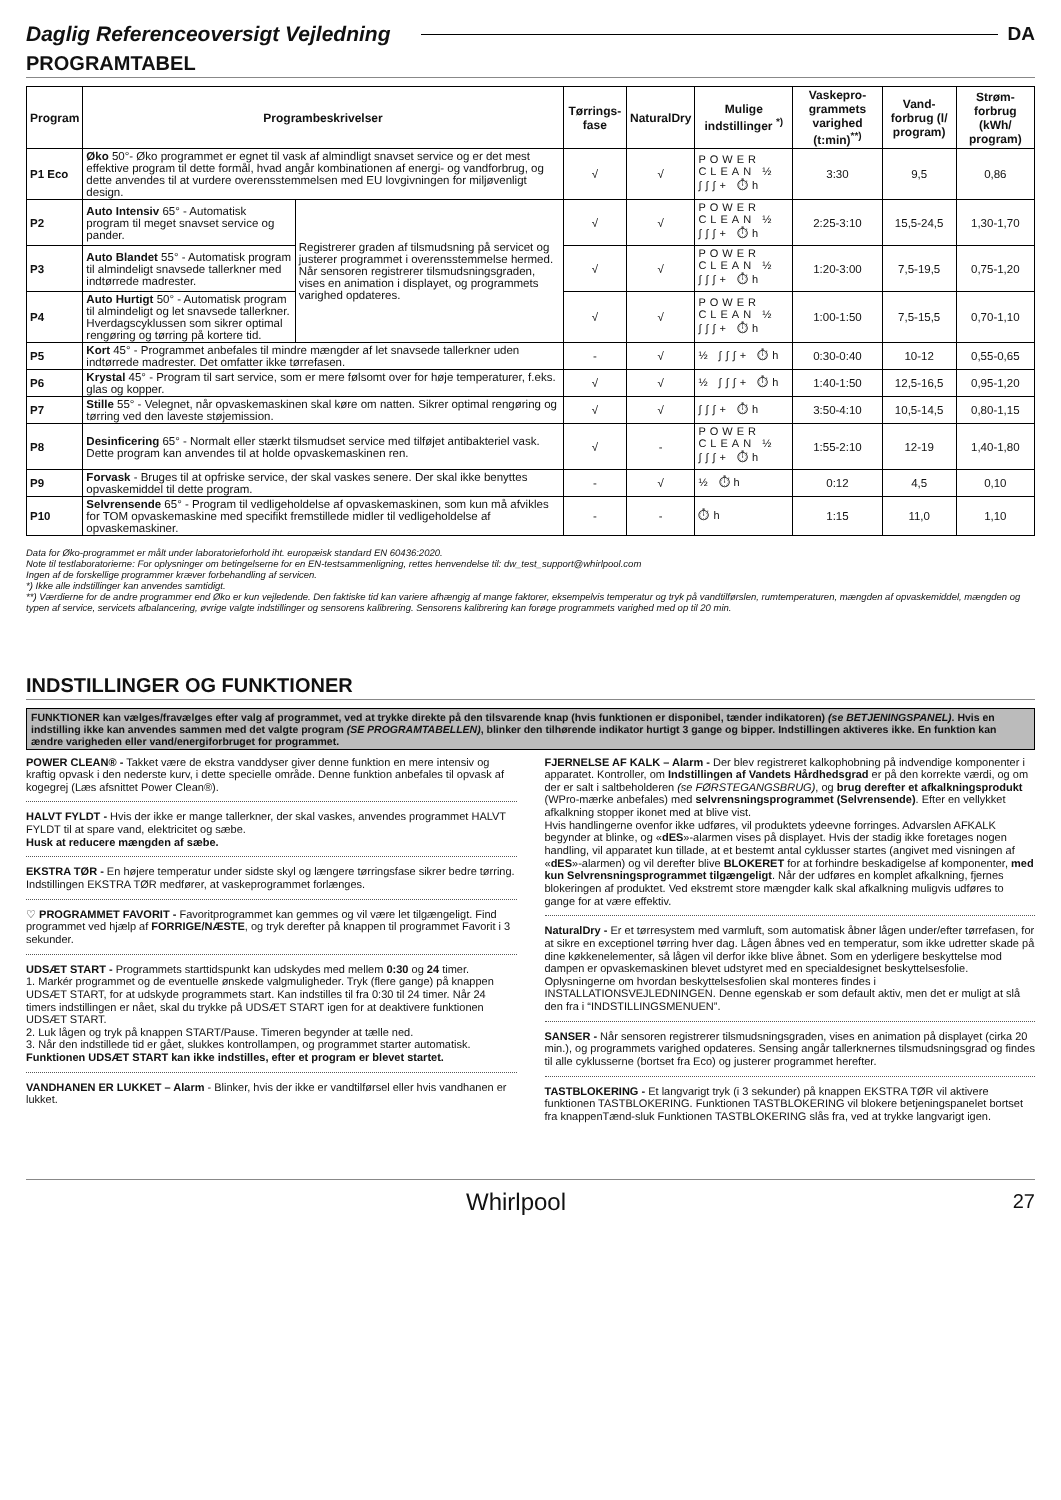Daglig Referenceoversigt Vejledning DA
PROGRAMTABEL
| Program | Programbeskrivelser | | Tørrings-fase | NaturalDry | Mulige indstillinger <sup>*)</sup> | Vaskepro-grammets varighed (t:min)<sup>**)</sup> | Vand-forbrug (l/ program) | Strøm-forbrug (kWh/ program) |
| --- | --- | --- | --- | --- | --- | --- | --- | --- |
| P1 Eco | Øko 50°- Øko programmet er egnet til vask af almindligt snavset service og er det mest effektive program til dette formål, hvad angår kombinationen af energi- og vandforbrug, og dette anvendes til at vurdere overensstemmelsen med EU lovgivningen for miljøvenligt design. | | √ | √ | POWER CLEAN ½ ∫∫∫+ ⏱h | 3:30 | 9,5 | 0,86 |
| P2 | Auto Intensiv 65° - Automatisk program til meget snavset service og pander. | Registrerer graden af tilsmudsning på servicet og justerer programmet i overensstemmelse hermed. Når sensoren registrerer tilsmudsningsgraden, vises en animation i displayet, og programmets varighed opdateres. | √ | √ | POWER CLEAN ½ ∫∫∫+ ⏱h | 2:25-3:10 | 15,5-24,5 | 1,30-1,70 |
| P3 | Auto Blandet 55° - Automatisk program til almindeligt snavsede tallerkner med indtørrede madrester. | | √ | √ | POWER CLEAN ½ ∫∫∫+ ⏱h | 1:20-3:00 | 7,5-19,5 | 0,75-1,20 |
| P4 | Auto Hurtigt 50° - Automatisk program til almindeligt og let snavsede tallerkner. Hverdagscyklussen som sikrer optimal rengøring og tørring på kortere tid. | | √ | √ | POWER CLEAN ½ ∫∫∫+ ⏱h | 1:00-1:50 | 7,5-15,5 | 0,70-1,10 |
| P5 | Kort 45° - Programmet anbefales til mindre mængder af let snavsede tallerkner uden indtørrede madrester. Det omfatter ikke tørrefasen. | | - | √ | ½ ∫∫∫+ ⏱h | 0:30-0:40 | 10-12 | 0,55-0,65 |
| P6 | Krystal 45° - Program til sart service, som er mere følsomt over for høje temperaturer, f.eks. glas og kopper. | | √ | √ | ½ ∫∫∫+ ⏱h | 1:40-1:50 | 12,5-16,5 | 0,95-1,20 |
| P7 | Stille 55° - Velegnet, når opvaskemaskinen skal køre om natten. Sikrer optimal rengøring og tørring ved den laveste støjemission. | | √ | √ | ∫∫∫+ ⏱h | 3:50-4:10 | 10,5-14,5 | 0,80-1,15 |
| P8 | Desinficering 65° - Normalt eller stærkt tilsmudset service med tilføjet antibakteriel vask. Dette program kan anvendes til at holde opvaskemaskinen ren. | | √ | - | POWER CLEAN ½ ∫∫∫+ ⏱h | 1:55-2:10 | 12-19 | 1,40-1,80 |
| P9 | Forvask - Bruges til at opfriske service, der skal vaskes senere. Der skal ikke benyttes opvaskemiddel til dette program. | | - | √ | ½ ⏱h | 0:12 | 4,5 | 0,10 |
| P10 | Selvrensende 65° - Program til vedligeholdelse af opvaskemaskinen, som kun må afvikles for TOM opvaskemaskine med specifikt fremstillede midler til vedligeholdelse af opvaskemaskiner. | | - | - | ⏱h | 1:15 | 11,0 | 1,10 |
Data for Øko-programmet er målt under laboratorieforhold iht. europæisk standard EN 60436:2020.
Note til testlaboratorierne: For oplysninger om betingelserne for en EN-testsammenligning, rettes henvendelse til: dw_test_support@whirlpool.com
Ingen af de forskellige programmer kræver forbehandling af servicen.
*) Ikke alle indstillinger kan anvendes samtidigt.
**) Værdierne for de andre programmer end Øko er kun vejledende. Den faktiske tid kan variere afhængig af mange faktorer, eksempelvis temperatur og tryk på vandtilførslen, rumtemperaturen, mængden af opvaskemiddel, mængden og typen af service, servicets afbalancering, øvrige valgte indstillinger og sensorens kalibrering. Sensorens kalibrering kan forøge programmets varighed med op til 20 min.
INDSTILLINGER OG FUNKTIONER
FUNKTIONER kan vælges/fravælges efter valg af programmet, ved at trykke direkte på den tilsvarende knap (hvis funktionen er disponibel, tænder indikatoren) (se BETJENINGSPANEL). Hvis en indstilling ikke kan anvendes sammen med det valgte program (SE PROGRAMTABELLEN), blinker den tilhørende indikator hurtigt 3 gange og bipper. Indstillingen aktiveres ikke. En funktion kan ændre varigheden eller vand/energiforbruget for programmet.
POWER CLEAN® - Takket være de ekstra vanddyser giver denne funktion en mere intensiv og kraftig opvask i den nederste kurv, i dette specielle område. Denne funktion anbefales til opvask af kogegrej (Læs afsnittet Power Clean®).
HALVT FYLDT - Hvis der ikke er mange tallerkner, der skal vaskes, anvendes programmet HALVT FYLDT til at spare vand, elektricitet og sæbe.
Husk at reducere mængden af sæbe.
EKSTRA TØR - En højere temperatur under sidste skyl og længere tørringsfase sikrer bedre tørring. Indstillingen EKSTRA TØR medfører, at vaskeprogrammet forlænges.
♡ PROGRAMMET FAVORIT - Favoritprogrammet kan gemmes og vil være let tilgængeligt. Find programmet ved hjælp af FORRIGE/NÆSTE, og tryk derefter på knappen til programmet Favorit i 3 sekunder.
UDSÆT START - Programmets starttidspunkt kan udskydes med mellem 0:30 og 24 timer.
1. Markér programmet og de eventuelle ønskede valgmuligheder. Tryk (flere gange) på knappen UDSÆT START, for at udskyde programmets start. Kan indstilles til fra 0:30 til 24 timer. Når 24 timers indstillingen er nået, skal du trykke på UDSÆT START igen for at deaktivere funktionen UDSÆT START.
2. Luk lågen og tryk på knappen START/Pause. Timeren begynder at tælle ned.
3. Når den indstillede tid er gået, slukkes kontrollampen, og programmet starter automatisk.
Funktionen UDSÆT START kan ikke indstilles, efter et program er blevet startet.
VANDHANEN ER LUKKET – Alarm - Blinker, hvis der ikke er vandtilførsel eller hvis vandhanen er lukket.
FJERNELSE AF KALK – Alarm - Der blev registreret kalkophobning på indvendige komponenter i apparatet. Kontroller, om Indstillingen af Vandets Hårdhedsgrad er på den korrekte værdi, og om der er salt i saltbeholderen (se FØRSTEGANGSBRUG), og brug derefter et afkalkningsprodukt (WPro-mærke anbefales) med selvrensningsprogrammet (Selvrensende). Efter en vellykket afkalkning stopper ikonet med at blive vist.
Hvis handlingerne ovenfor ikke udføres, vil produktets ydeevne forringes. Advarslen AFKALK begynder at blinke, og «dES»-alarmen vises på displayet. Hvis der stadig ikke foretages nogen handling, vil apparatet kun tillade, at et bestemt antal cyklusser startes (angivet med visningen af «dES»-alarmen) og vil derefter blive BLOKERET for at forhindre beskadigelse af komponenter, med kun Selvrensningsprogrammet tilgængeligt. Når der udføres en komplet afkalkning, fjernes blokeringen af produktet. Ved ekstremt store mængder kalk skal afkalkning muligvis udføres to gange for at være effektiv.
NaturalDry - Er et tørresystem med varmluft, som automatisk åbner lågen under/efter tørrefasen, for at sikre en exceptionel tørring hver dag. Lågen åbnes ved en temperatur, som ikke udretter skade på dine køkkenelementer, så lågen vil derfor ikke blive åbnet. Som en yderligere beskyttelse mod dampen er opvaskemaskinen blevet udstyret med en specialdesignet beskyttelsesfolie.
Oplysningerne om hvordan beskyttelsesfolien skal monteres findes i INSTALLATIONSVEJLEDNINGEN. Denne egenskab er som default aktiv, men det er muligt at slå den fra i “INDSTILLINGSMENUEN”.
SANSER - Når sensoren registrerer tilsmudsningsgraden, vises en animation på displayet (cirka 20 min.), og programmets varighed opdateres. Sensing angår tallerknernes tilsmudsningsgrad og findes til alle cyklusserne (bortset fra Eco) og justerer programmet herefter.
TASTBLOKERING - Et langvarigt tryk (i 3 sekunder) på knappen EKSTRA TØR vil aktivere funktionen TASTBLOKERING. Funktionen TASTBLOKERING vil blokere betjeningspanelet bortset fra knappenTænd-sluk Funktionen TASTBLOKERING slås fra, ved at trykke langvarigt igen.
Whirlpool 27